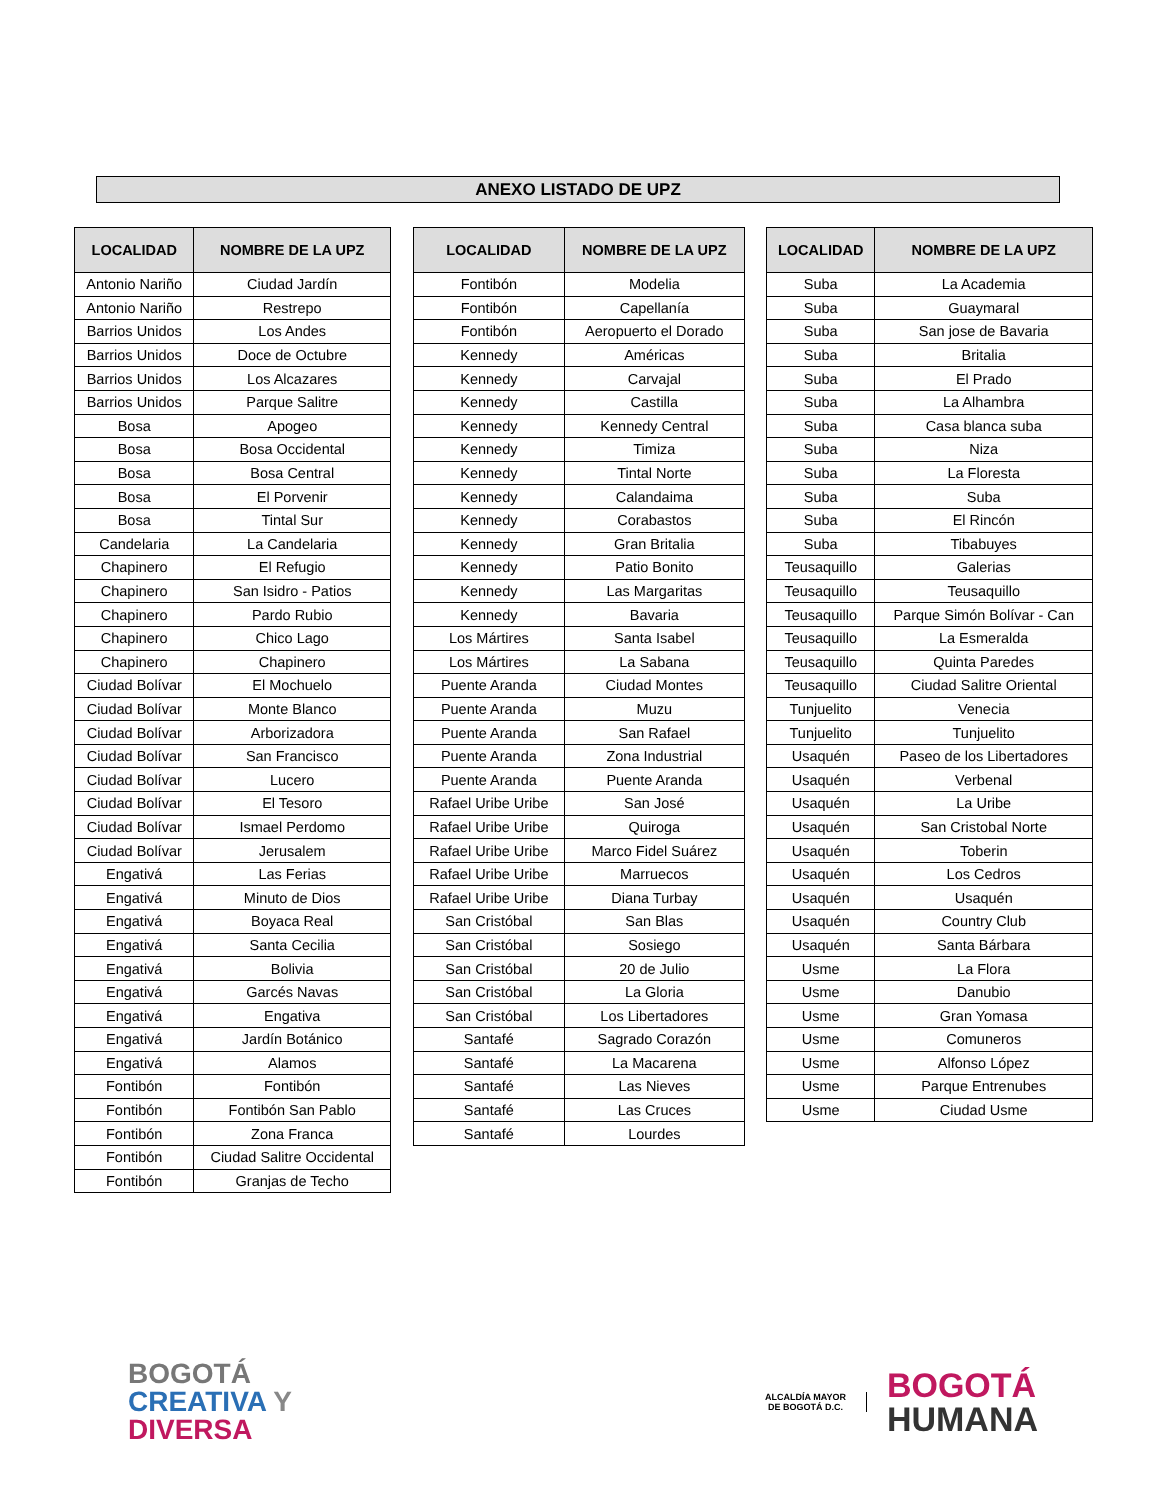ANEXO LISTADO DE UPZ
| LOCALIDAD | NOMBRE DE LA UPZ |
| --- | --- |
| Antonio Nariño | Ciudad Jardín |
| Antonio Nariño | Restrepo |
| Barrios Unidos | Los Andes |
| Barrios Unidos | Doce de Octubre |
| Barrios Unidos | Los Alcazares |
| Barrios Unidos | Parque Salitre |
| Bosa | Apogeo |
| Bosa | Bosa Occidental |
| Bosa | Bosa Central |
| Bosa | El Porvenir |
| Bosa | Tintal Sur |
| Candelaria | La Candelaria |
| Chapinero | El Refugio |
| Chapinero | San Isidro - Patios |
| Chapinero | Pardo Rubio |
| Chapinero | Chico Lago |
| Chapinero | Chapinero |
| Ciudad Bolívar | El Mochuelo |
| Ciudad Bolívar | Monte Blanco |
| Ciudad Bolívar | Arborizadora |
| Ciudad Bolívar | San Francisco |
| Ciudad Bolívar | Lucero |
| Ciudad Bolívar | El Tesoro |
| Ciudad Bolívar | Ismael Perdomo |
| Ciudad Bolívar | Jerusalem |
| Engativá | Las Ferias |
| Engativá | Minuto de Dios |
| Engativá | Boyaca Real |
| Engativá | Santa Cecilia |
| Engativá | Bolivia |
| Engativá | Garcés Navas |
| Engativá | Engativa |
| Engativá | Jardín Botánico |
| Engativá | Alamos |
| Fontibón | Fontibón |
| Fontibón | Fontibón San Pablo |
| Fontibón | Zona Franca |
| Fontibón | Ciudad Salitre Occidental |
| Fontibón | Granjas de Techo |
| LOCALIDAD | NOMBRE DE LA UPZ |
| --- | --- |
| Fontibón | Modelia |
| Fontibón | Capellanía |
| Fontibón | Aeropuerto el Dorado |
| Kennedy | Américas |
| Kennedy | Carvajal |
| Kennedy | Castilla |
| Kennedy | Kennedy Central |
| Kennedy | Timiza |
| Kennedy | Tintal Norte |
| Kennedy | Calandaima |
| Kennedy | Corabastos |
| Kennedy | Gran Britalia |
| Kennedy | Patio Bonito |
| Kennedy | Las Margaritas |
| Kennedy | Bavaria |
| Los Mártires | Santa Isabel |
| Los Mártires | La Sabana |
| Puente Aranda | Ciudad Montes |
| Puente Aranda | Muzu |
| Puente Aranda | San Rafael |
| Puente Aranda | Zona Industrial |
| Puente Aranda | Puente Aranda |
| Rafael Uribe Uribe | San José |
| Rafael Uribe Uribe | Quiroga |
| Rafael Uribe Uribe | Marco Fidel Suárez |
| Rafael Uribe Uribe | Marruecos |
| Rafael Uribe Uribe | Diana Turbay |
| San Cristóbal | San Blas |
| San Cristóbal | Sosiego |
| San Cristóbal | 20 de Julio |
| San Cristóbal | La Gloria |
| San Cristóbal | Los Libertadores |
| Santafé | Sagrado Corazón |
| Santafé | La Macarena |
| Santafé | Las Nieves |
| Santafé | Las Cruces |
| Santafé | Lourdes |
| LOCALIDAD | NOMBRE DE LA UPZ |
| --- | --- |
| Suba | La Academia |
| Suba | Guaymaral |
| Suba | San jose de Bavaria |
| Suba | Britalia |
| Suba | El Prado |
| Suba | La Alhambra |
| Suba | Casa blanca suba |
| Suba | Niza |
| Suba | La Floresta |
| Suba | Suba |
| Suba | El Rincón |
| Suba | Tibabuyes |
| Teusaquillo | Galerias |
| Teusaquillo | Teusaquillo |
| Teusaquillo | Parque Simón Bolívar - Can |
| Teusaquillo | La Esmeralda |
| Teusaquillo | Quinta Paredes |
| Teusaquillo | Ciudad Salitre Oriental |
| Tunjuelito | Venecia |
| Tunjuelito | Tunjuelito |
| Usaquén | Paseo de los Libertadores |
| Usaquén | Verbenal |
| Usaquén | La Uribe |
| Usaquén | San Cristobal Norte |
| Usaquén | Toberin |
| Usaquén | Los Cedros |
| Usaquén | Usaquén |
| Usaquén | Country Club |
| Usaquén | Santa Bárbara |
| Usme | La Flora |
| Usme | Danubio |
| Usme | Gran Yomasa |
| Usme | Comuneros |
| Usme | Alfonso López |
| Usme | Parque Entrenubes |
| Usme | Ciudad Usme |
BOGOTÁ
CREATIVA Y
DIVERSA
ALCALDÍA MAYOR
DE BOGOTÁ D.C.
BOGOTÁ
HUMANA